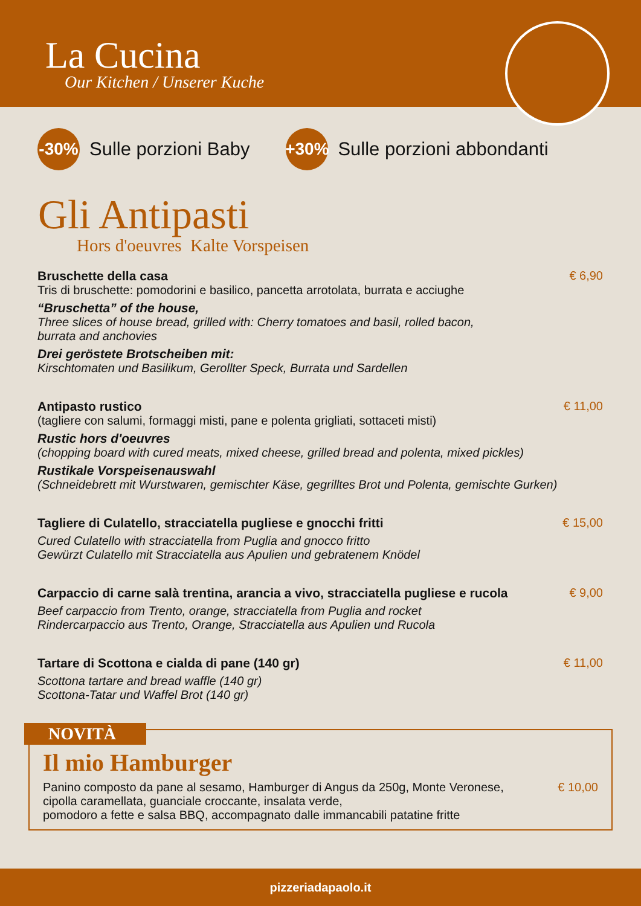La Cucina
Our Kitchen / Unserer Kuche
-30% Sulle porzioni Baby +30% Sulle porzioni abbondanti
Gli Antipasti
Hors d'oeuvres Kalte Vorspeisen
Bruschette della casa
Tris di bruschette: pomodorini e basilico, pancetta arrotolata, burrata e acciughe
“Bruschetta” of the house,
Three slices of house bread, grilled with: Cherry tomatoes and basil, rolled bacon,
burrata and anchovies
Drei geröstete Brotscheiben mit:
Kirschtomaten und Basilikum, Gerollter Speck, Burrata und Sardellen
€ 6,90
Antipasto rustico
(tagliere con salumi, formaggi misti, pane e polenta grigliati, sottaceti misti)
Rustic hors d'oeuvres
(chopping board with cured meats, mixed cheese, grilled bread and polenta, mixed pickles)
Rustikale Vorspeisenauswahl
(Schneidebrett mit Wurstwaren, gemischter Käse, gegrilltes Brot und Polenta, gemischte Gurken)
€ 11,00
Tagliere di Culatello, stracciatella pugliese e gnocchi fritti
Cured Culatello with stracciatella from Puglia and gnocco fritto
Gewürzt Culatello mit Stracciatella aus Apulien und gebratenem Knödel
€ 15,00
Carpaccio di carne salà trentina, arancia a vivo, stracciatella pugliese e rucola
Beef carpaccio from Trento, orange, stracciatella from Puglia and rocket
Rindercarpaccio aus Trento, Orange, Stracciatella aus Apulien und Rucola
€ 9,00
Tartare di Scottona e cialda di pane (140 gr)
Scottona tartare and bread waffle (140 gr)
Scottona-Tatar und Waffel Brot (140 gr)
€ 11,00
NOVITÀ
Il mio Hamburger
Panino composto da pane al sesamo, Hamburger di Angus da 250g, Monte Veronese,
cipolla caramellata, guanciale croccante, insalata verde,
pomodoro a fette e salsa BBQ, accompagnato dalle immancabili patatine fritte
€ 10,00
pizzeriadapaolo.it